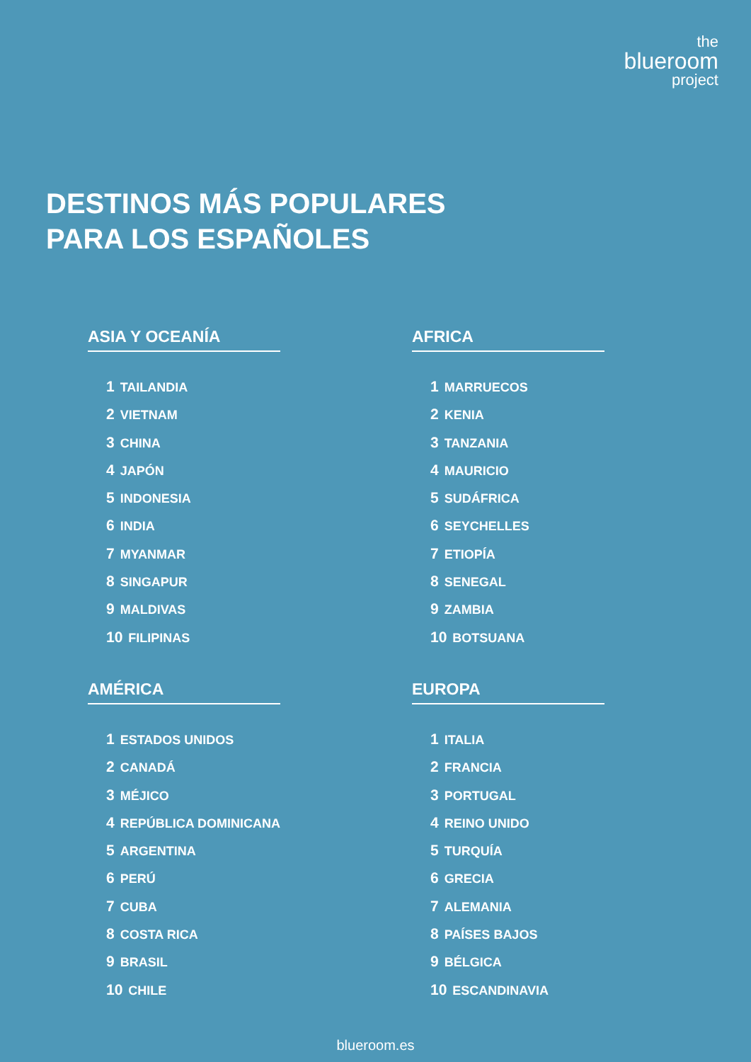the
blueroom
project
DESTINOS MÁS POPULARES
PARA LOS ESPAÑOLES
ASIA Y OCEANÍA
1 TAILANDIA
2 VIETNAM
3 CHINA
4 JAPÓN
5 INDONESIA
6 INDIA
7 MYANMAR
8 SINGAPUR
9 MALDIVAS
10 FILIPINAS
AFRICA
1 MARRUECOS
2 KENIA
3 TANZANIA
4 MAURICIO
5 SUDÁFRICA
6 SEYCHELLES
7 ETIOPÍA
8 SENEGAL
9 ZAMBIA
10 BOTSUANA
AMÉRICA
1 ESTADOS UNIDOS
2 CANADÁ
3 MÉJICO
4 REPÚBLICA DOMINICANA
5 ARGENTINA
6 PERÚ
7 CUBA
8 COSTA RICA
9 BRASIL
10 CHILE
EUROPA
1 ITALIA
2 FRANCIA
3 PORTUGAL
4 REINO UNIDO
5 TURQUÍA
6 GRECIA
7 ALEMANIA
8 PAÍSES BAJOS
9 BÉLGICA
10 ESCANDINAVIA
blueroom.es